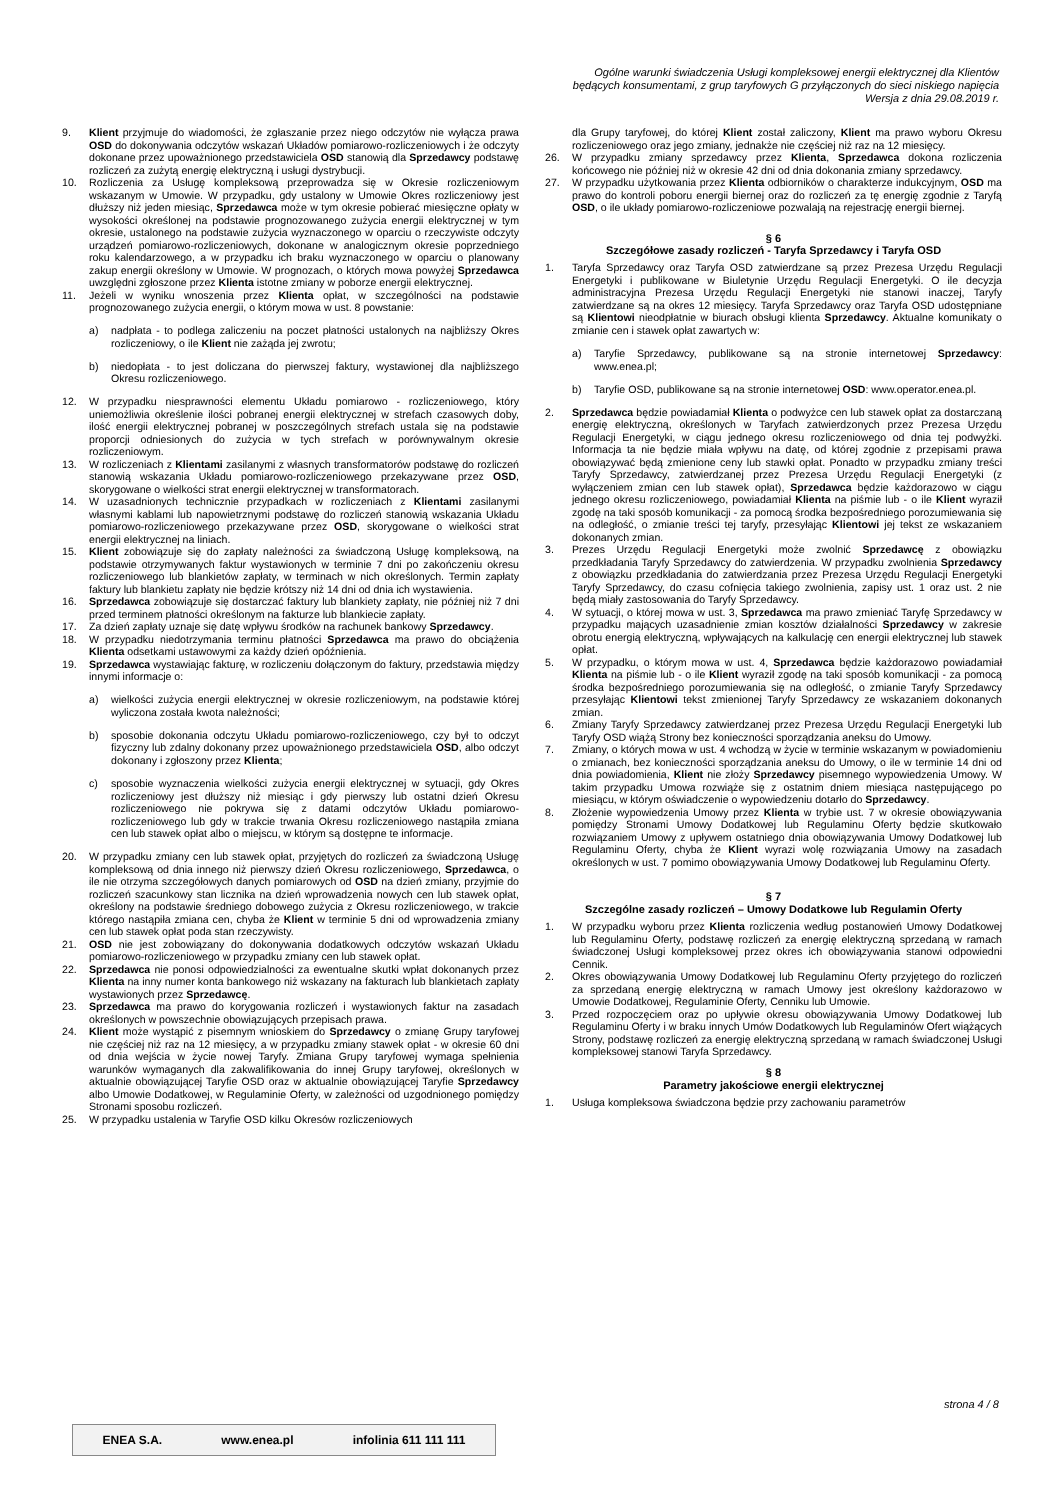Ogólne warunki świadczenia Usługi kompleksowej energii elektrycznej dla Klientów
będących konsumentami, z grup taryfowych G przyłączonych do sieci niskiego napięcia
Wersja z dnia 29.08.2019 r.
9. Klient przyjmuje do wiadomości, że zgłaszanie przez niego odczytów nie wyłącza prawa OSD do dokonywania odczytów wskazań Układów pomiarowo-rozliczeniowych i że odczyty dokonane przez upoważnionego przedstawiciela OSD stanowią dla Sprzedawcy podstawę rozliczeń za zużytą energię elektryczną i usługi dystrybucji.
10. Rozliczenia za Usługę kompleksową przeprowadza się w Okresie rozliczeniowym wskazanym w Umowie. W przypadku, gdy ustalony w Umowie Okres rozliczeniowy jest dłuższy niż jeden miesiąc, Sprzedawca może w tym okresie pobierać miesięczne opłaty w wysokości określonej na podstawie prognozowanego zużycia energii elektrycznej w tym okresie, ustalonego na podstawie zużycia wyznaczonego w oparciu o rzeczywiste odczyty urządzeń pomiarowo-rozliczeniowych, dokonane w analogicznym okresie poprzedniego roku kalendarzowego, a w przypadku ich braku wyznaczonego w oparciu o planowany zakup energii określony w Umowie. W prognozach, o których mowa powyżej Sprzedawca uwzględni zgłoszone przez Klienta istotne zmiany w poborze energii elektrycznej.
11. Jeżeli w wyniku wnoszenia przez Klienta opłat, w szczególności na podstawie prognozowanego zużycia energii, o którym mowa w ust. 8 powstanie:
a) nadpłata - to podlega zaliczeniu na poczet płatności ustalonych na najbliższy Okres rozliczeniowy, o ile Klient nie zażąda jej zwrotu;
b) niedopłata - to jest doliczana do pierwszej faktury, wystawionej dla najbliższego Okresu rozliczeniowego.
12. W przypadku niesprawności elementu Układu pomiarowo - rozliczeniowego, który uniemożliwia określenie ilości pobranej energii elektrycznej w strefach czasowych doby, ilość energii elektrycznej pobranej w poszczególnych strefach ustala się na podstawie proporcji odniesionych do zużycia w tych strefach w porównywalnym okresie rozliczeniowym.
13. W rozliczeniach z Klientami zasilanymi z własnych transformatorów podstawę do rozliczeń stanowią wskazania Układu pomiarowo-rozliczeniowego przekazywane przez OSD, skorygowane o wielkości strat energii elektrycznej w transformatorach.
14. W uzasadnionych technicznie przypadkach w rozliczeniach z Klientami zasilanymi własnymi kablami lub napowietrznymi podstawę do rozliczeń stanowią wskazania Układu pomiarowo-rozliczeniowego przekazywane przez OSD, skorygowane o wielkości strat energii elektrycznej na liniach.
15. Klient zobowiązuje się do zapłaty należności za świadczoną Usługę kompleksową, na podstawie otrzymywanych faktur wystawionych w terminie 7 dni po zakończeniu okresu rozliczeniowego lub blankietów zapłaty, w terminach w nich określonych. Termin zapłaty faktury lub blankietu zapłaty nie będzie krótszy niż 14 dni od dnia ich wystawienia.
16. Sprzedawca zobowiązuje się dostarczać faktury lub blankiety zapłaty, nie później niż 7 dni przed terminem płatności określonym na fakturze lub blankiecie zapłaty.
17. Za dzień zapłaty uznaje się datę wpływu środków na rachunek bankowy Sprzedawcy.
18. W przypadku niedotrzymania terminu płatności Sprzedawca ma prawo do obciążenia Klienta odsetkami ustawowymi za każdy dzień opóźnienia.
19. Sprzedawca wystawiając fakturę, w rozliczeniu dołączonym do faktury, przedstawia między innymi informacje o:
a) wielkości zużycia energii elektrycznej w okresie rozliczeniowym, na podstawie której wyliczona została kwota należności;
b) sposobie dokonania odczytu Układu pomiarowo-rozliczeniowego, czy był to odczyt fizyczny lub zdalny dokonany przez upoważnionego przedstawiciela OSD, albo odczyt dokonany i zgłoszony przez Klienta;
c) sposobie wyznaczenia wielkości zużycia energii elektrycznej w sytuacji, gdy Okres rozliczeniowy jest dłuższy niż miesiąc i gdy pierwszy lub ostatni dzień Okresu rozliczeniowego nie pokrywa się z datami odczytów Układu pomiarowo-rozliczeniowego lub gdy w trakcie trwania Okresu rozliczeniowego nastąpiła zmiana cen lub stawek opłat albo o miejscu, w którym są dostępne te informacje.
20. W przypadku zmiany cen lub stawek opłat, przyjętych do rozliczeń za świadczoną Usługę kompleksową od dnia innego niż pierwszy dzień Okresu rozliczeniowego, Sprzedawca, o ile nie otrzyma szczegółowych danych pomiarowych od OSD na dzień zmiany, przyjmie do rozliczeń szacunkowy stan licznika na dzień wprowadzenia nowych cen lub stawek opłat, określony na podstawie średniego dobowego zużycia z Okresu rozliczeniowego, w trakcie którego nastąpiła zmiana cen, chyba że Klient w terminie 5 dni od wprowadzenia zmiany cen lub stawek opłat poda stan rzeczywisty.
21. OSD nie jest zobowiązany do dokonywania dodatkowych odczytów wskazań Układu pomiarowo-rozliczeniowego w przypadku zmiany cen lub stawek opłat.
22. Sprzedawca nie ponosi odpowiedzialności za ewentualne skutki wpłat dokonanych przez Klienta na inny numer konta bankowego niż wskazany na fakturach lub blankietach zapłaty wystawionych przez Sprzedawcę.
23. Sprzedawca ma prawo do korygowania rozliczeń i wystawionych faktur na zasadach określonych w powszechnie obowiązujących przepisach prawa.
24. Klient może wystąpić z pisemnym wnioskiem do Sprzedawcy o zmianę Grupy taryfowej nie częściej niż raz na 12 miesięcy, a w przypadku zmiany stawek opłat - w okresie 60 dni od dnia wejścia w życie nowej Taryfy. Zmiana Grupy taryfowej wymaga spełnienia warunków wymaganych dla zakwalifikowania do innej Grupy taryfowej, określonych w aktualnie obowiązującej Taryfie OSD oraz w aktualnie obowiązującej Taryfie Sprzedawcy albo Umowie Dodatkowej, w Regulaminie Oferty, w zależności od uzgodnionego pomiędzy Stronami sposobu rozliczeń.
25. W przypadku ustalenia w Taryfie OSD kilku Okresów rozliczeniowych
dla Grupy taryfowej, do której Klient został zaliczony, Klient ma prawo wyboru Okresu rozliczeniowego oraz jego zmiany, jednakże nie częściej niż raz na 12 miesięcy.
26. W przypadku zmiany sprzedawcy przez Klienta, Sprzedawca dokona rozliczenia końcowego nie później niż w okresie 42 dni od dnia dokonania zmiany sprzedawcy.
27. W przypadku użytkowania przez Klienta odbiorników o charakterze indukcyjnym, OSD ma prawo do kontroli poboru energii biernej oraz do rozliczeń za tę energię zgodnie z Taryfą OSD, o ile układy pomiarowo-rozliczeniowe pozwalają na rejestrację energii biernej.
§ 6
Szczegółowe zasady rozliczeń - Taryfa Sprzedawcy i Taryfa OSD
1. Taryfa Sprzedawcy oraz Taryfa OSD zatwierdzane są przez Prezesa Urzędu Regulacji Energetyki i publikowane w Biuletynie Urzędu Regulacji Energetyki. O ile decyzja administracyjna Prezesa Urzędu Regulacji Energetyki nie stanowi inaczej, Taryfy zatwierdzane są na okres 12 miesięcy. Taryfa Sprzedawcy oraz Taryfa OSD udostępniane są Klientowi nieodpłatnie w biurach obsługi klienta Sprzedawcy. Aktualne komunikaty o zmianie cen i stawek opłat zawartych w:
a) Taryfie Sprzedawcy, publikowane są na stronie internetowej Sprzedawcy: www.enea.pl;
b) Taryfie OSD, publikowane są na stronie internetowej OSD: www.operator.enea.pl.
2. Sprzedawca będzie powiadamiał Klienta o podwyżce cen lub stawek opłat za dostarczaną energię elektryczną, określonych w Taryfach zatwierdzonych przez Prezesa Urzędu Regulacji Energetyki, w ciągu jednego okresu rozliczeniowego od dnia tej podwyżki. Informacja ta nie będzie miała wpływu na datę, od której zgodnie z przepisami prawa obowiązywać będą zmienione ceny lub stawki opłat. Ponadto w przypadku zmiany treści Taryfy Sprzedawcy, zatwierdzanej przez Prezesa Urzędu Regulacji Energetyki (z wyłączeniem zmian cen lub stawek opłat), Sprzedawca będzie każdorazowo w ciągu jednego okresu rozliczeniowego, powiadamiał Klienta na piśmie lub - o ile Klient wyraził zgodę na taki sposób komunikacji - za pomocą środka bezpośredniego porozumiewania się na odległość, o zmianie treści tej taryfy, przesyłając Klientowi jej tekst ze wskazaniem dokonanych zmian.
3. Prezes Urzędu Regulacji Energetyki może zwolnić Sprzedawcę z obowiązku przedkładania Taryfy Sprzedawcy do zatwierdzenia. W przypadku zwolnienia Sprzedawcy z obowiązku przedkładania do zatwierdzania przez Prezesa Urzędu Regulacji Energetyki Taryfy Sprzedawcy, do czasu cofnięcia takiego zwolnienia, zapisy ust. 1 oraz ust. 2 nie będą miały zastosowania do Taryfy Sprzedawcy.
4. W sytuacji, o której mowa w ust. 3, Sprzedawca ma prawo zmieniać Taryfę Sprzedawcy w przypadku mających uzasadnienie zmian kosztów działalności Sprzedawcy w zakresie obrotu energią elektryczną, wpływających na kalkulację cen energii elektrycznej lub stawek opłat.
5. W przypadku, o którym mowa w ust. 4, Sprzedawca będzie każdorazowo powiadamiał Klienta na piśmie lub - o ile Klient wyraził zgodę na taki sposób komunikacji - za pomocą środka bezpośredniego porozumiewania się na odległość, o zmianie Taryfy Sprzedawcy przesyłając Klientowi tekst zmienionej Taryfy Sprzedawcy ze wskazaniem dokonanych zmian.
6. Zmiany Taryfy Sprzedawcy zatwierdzanej przez Prezesa Urzędu Regulacji Energetyki lub Taryfy OSD wiążą Strony bez konieczności sporządzania aneksu do Umowy.
7. Zmiany, o których mowa w ust. 4 wchodzą w życie w terminie wskazanym w powiadomieniu o zmianach, bez konieczności sporządzania aneksu do Umowy, o ile w terminie 14 dni od dnia powiadomienia, Klient nie złoży Sprzedawcy pisemnego wypowiedzenia Umowy. W takim przypadku Umowa rozwiąże się z ostatnim dniem miesiąca następującego po miesiącu, w którym oświadczenie o wypowiedzeniu dotarło do Sprzedawcy.
8. Złożenie wypowiedzenia Umowy przez Klienta w trybie ust. 7 w okresie obowiązywania pomiędzy Stronami Umowy Dodatkowej lub Regulaminu Oferty będzie skutkowało rozwiązaniem Umowy z upływem ostatniego dnia obowiązywania Umowy Dodatkowej lub Regulaminu Oferty, chyba że Klient wyrazi wolę rozwiązania Umowy na zasadach określonych w ust. 7 pomimo obowiązywania Umowy Dodatkowej lub Regulaminu Oferty.
§ 7
Szczególne zasady rozliczeń – Umowy Dodatkowe lub Regulamin Oferty
1. W przypadku wyboru przez Klienta rozliczenia według postanowień Umowy Dodatkowej lub Regulaminu Oferty, podstawę rozliczeń za energię elektryczną sprzedaną w ramach świadczonej Usługi kompleksowej przez okres ich obowiązywania stanowi odpowiedni Cennik.
2. Okres obowiązywania Umowy Dodatkowej lub Regulaminu Oferty przyjętego do rozliczeń za sprzedaną energię elektryczną w ramach Umowy jest określony każdorazowo w Umowie Dodatkowej, Regulaminie Oferty, Cenniku lub Umowie.
3. Przed rozpoczęciem oraz po upływie okresu obowiązywania Umowy Dodatkowej lub Regulaminu Oferty i w braku innych Umów Dodatkowych lub Regulaminów Ofert wiążących Strony, podstawę rozliczeń za energię elektryczną sprzedaną w ramach świadczonej Usługi kompleksowej stanowi Taryfa Sprzedawcy.
§ 8
Parametry jakościowe energii elektrycznej
1. Usługa kompleksowa świadczona będzie przy zachowaniu parametrów
strona 4 / 8
ENEA S.A. www.enea.pl infolinia 611 111 111